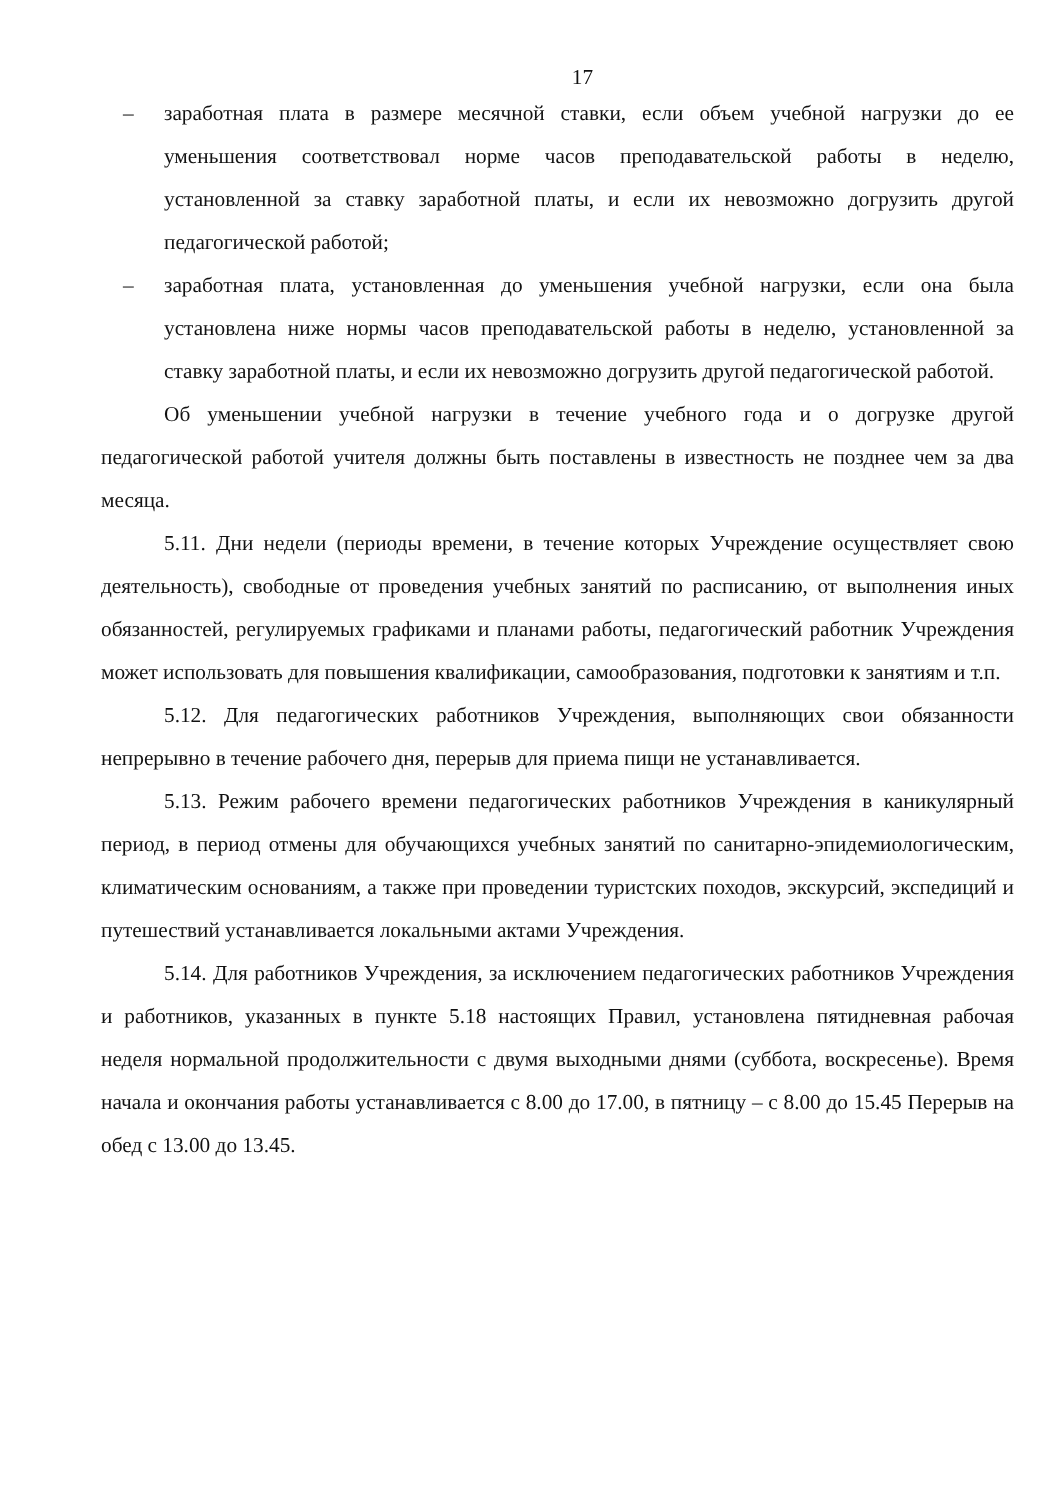17
– заработная плата в размере месячной ставки, если объем учебной нагрузки до ее уменьшения соответствовал норме часов преподавательской работы в неделю, установленной за ставку заработной платы, и если их невозможно догрузить другой педагогической работой;
– заработная плата, установленная до уменьшения учебной нагрузки, если она была установлена ниже нормы часов преподавательской работы в неделю, установленной за ставку заработной платы, и если их невозможно догрузить другой педагогической работой.
Об уменьшении учебной нагрузки в течение учебного года и о догрузке другой педагогической работой учителя должны быть поставлены в известность не позднее чем за два месяца.
5.11. Дни недели (периоды времени, в течение которых Учреждение осуществляет свою деятельность), свободные от проведения учебных занятий по расписанию, от выполнения иных обязанностей, регулируемых графиками и планами работы, педагогический работник Учреждения может использовать для повышения квалификации, самообразования, подготовки к занятиям и т.п.
5.12. Для педагогических работников Учреждения, выполняющих свои обязанности непрерывно в течение рабочего дня, перерыв для приема пищи не устанавливается.
5.13. Режим рабочего времени педагогических работников Учреждения в каникулярный период, в период отмены для обучающихся учебных занятий по санитарно-эпидемиологическим, климатическим основаниям, а также при проведении туристских походов, экскурсий, экспедиций и путешествий устанавливается локальными актами Учреждения.
5.14. Для работников Учреждения, за исключением педагогических работников Учреждения и работников, указанных в пункте 5.18 настоящих Правил, установлена пятидневная рабочая неделя нормальной продолжительности с двумя выходными днями (суббота, воскресенье). Время начала и окончания работы устанавливается с 8.00 до 17.00, в пятницу – с 8.00 до 15.45 Перерыв на обед с 13.00 до 13.45.